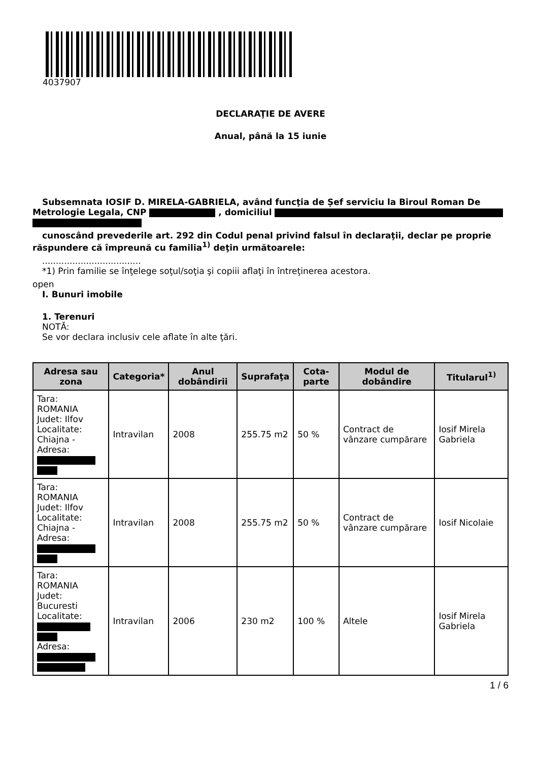4037907
DECLARAŢIE DE AVERE
Anual, până la 15 iunie
Subsemnata IOSIF D. MIRELA-GABRIELA, având funcţia de Șef serviciu la Biroul Roman De
Metrologie Legala, CNP , domiciliul
cunoscând prevederile art. 292 din Codul penal privind falsul în declaraţii, declar pe proprie
răspundere că împreună cu familia<sup>1)</sup> deţin următoarele:
....................................
*1) Prin familie se înţelege soţul/soţia şi copiii aflaţi în întreţinerea acestora.
open
I. Bunuri imobile
1. Terenuri
NOTĂ:
Se vor declara inclusiv cele aflate în alte ţări.
| Adresa sau zona | Categoria* | Anul dobândirii | Suprafaţa | Cota-parte | Modul de dobândire | Titularul<sup>1)</sup> |
| --- | --- | --- | --- | --- | --- | --- |
| Tara: ROMANIA Judet: Ilfov Localitate: Chiajna - Adresa: | Intravilan | 2008 | 255.75 m2 | 50 % | Contract de vânzare cumpărare | Iosif Mirela Gabriela |
| Tara: ROMANIA Judet: Ilfov Localitate: Chiajna - Adresa: | Intravilan | 2008 | 255.75 m2 | 50 % | Contract de vânzare cumpărare | Iosif Nicolaie |
| Tara: ROMANIA Judet: Bucuresti Localitate: Adresa: | Intravilan | 2006 | 230 m2 | 100 % | Altele | Iosif Mirela Gabriela |
1 / 6